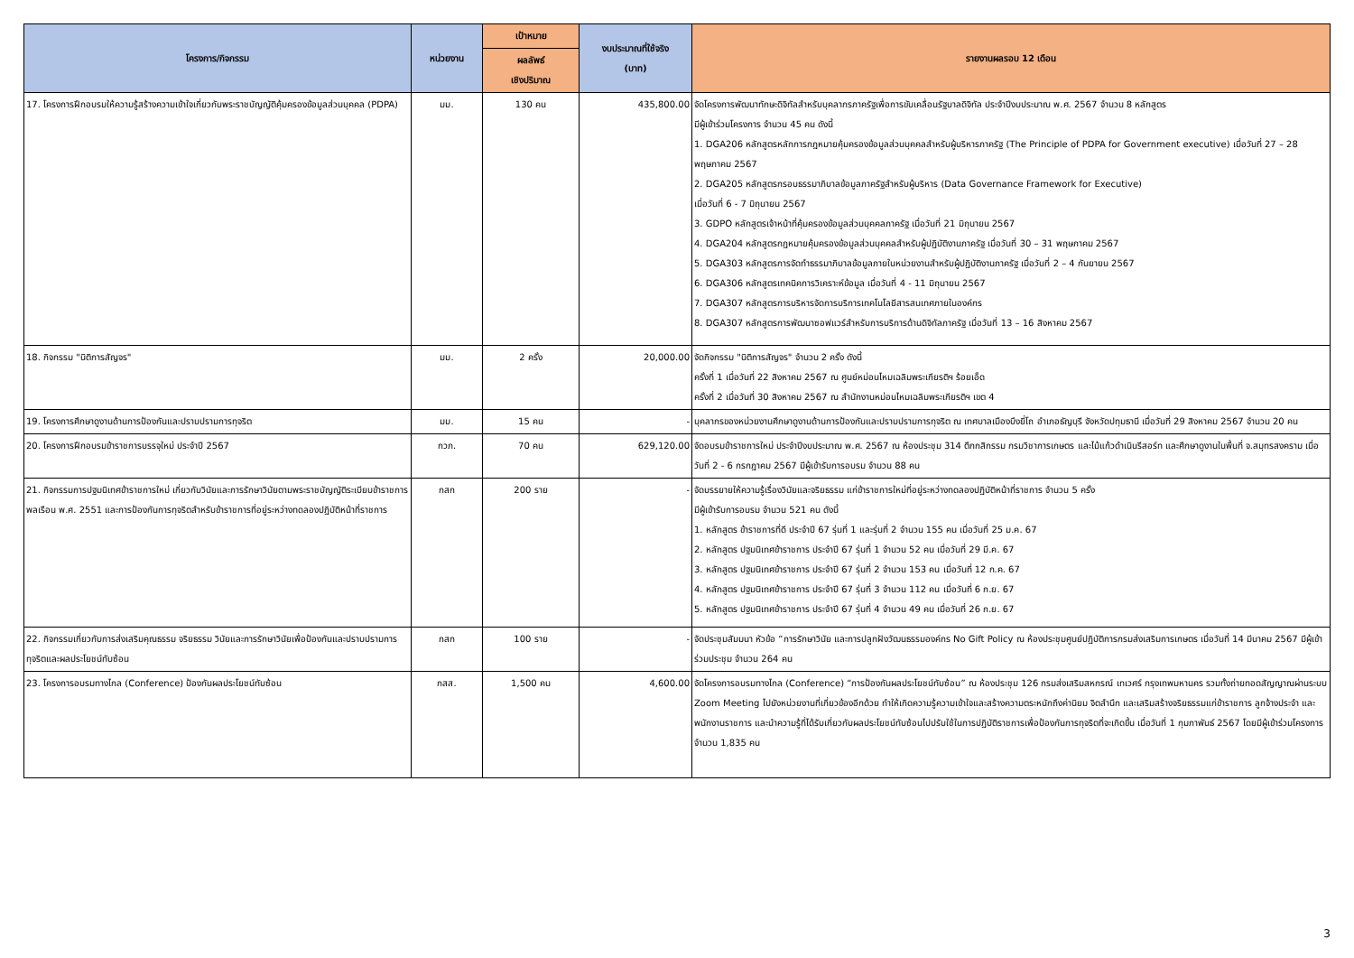| โครงการ/กิจกรรม | หน่วยงาน | เป้าหมาย | งบประมาณที่ใช้จริง (บาท) | รายงานผลรอบ 12 เดือน |
| --- | --- | --- | --- | --- |
| | | ผลลัพธ์ เชิงปริมาณ | | |
| 17. โครงการฝึกอบรมให้ความรู้สร้างความเข้าใจเกี่ยวกับพระราชบัญญัติคุ้มครองข้อมูลส่วนบุคคล (PDPA) | มม. | 130 คน | 435,800.00 | จัดโครงการพัฒนาทักษะดิจิทัลสำหรับบุคลากรภาครัฐเพื่อการขับเคลื่อนรัฐบาลดิจิทัล ประจำปีงบประมาณ พ.ศ. 2567 จำนวน 8 หลักสูตร มีผู้เข้าร่วมโครงการ จำนวน 45 คน ดังนี้ 1. DGA206 หลักสูตรหลักการกฎหมายคุ้มครองข้อมูลส่วนบุคคลสำหรับผู้บริหารภาครัฐ (The Principle of PDPA for Government executive) เมื่อวันที่ 27 – 28 พฤษภาคม 2567 2. DGA205 หลักสูตรกรอบธรรมาภิบาลข้อมูลภาครัฐสำหรับผู้บริหาร (Data Governance Framework for Executive) เมื่อวันที่ 6 - 7 มิถุนายน 2567 3. GDPO หลักสูตรเจ้าหน้าที่คุ้มครองข้อมูลส่วนบุคคลภาครัฐ เมื่อวันที่ 21 มิถุนายน 2567 4. DGA204 หลักสูตรกฎหมายคุ้มครองข้อมูลส่วนบุคคลสำหรับผู้ปฏิบัติงานภาครัฐ เมื่อวันที่ 30 – 31 พฤษภาคม 2567 5. DGA303 หลักสูตรการจัดทำธรรมาภิบาลข้อมูลภายในหน่วยงานสำหรับผู้ปฏิบัติงานภาครัฐ เมื่อวันที่ 2 – 4 กันยายน 2567 6. DGA306 หลักสูตรเทคนิคการวิเคราะห์ข้อมูล เมื่อวันที่ 4 - 11 มิถุนายน 2567 7. DGA307 หลักสูตรการบริหารจัดการบริการเทคโนโลยีสารสนเทศภายในองค์กร 8. DGA307 หลักสูตรการพัฒนาซอฟแวร์สำหรับการบริการด้านดิจิทัลภาครัฐ เมื่อวันที่ 13 – 16 สิงหาคม 2567 |
| 18. กิจกรรม "นิติการสัญจร" | มม. | 2 ครั้ง | 20,000.00 | จัดกิจกรรม "นิติการสัญจร" จำนวน 2 ครั้ง ดังนี้ ครั้งที่ 1 เมื่อวันที่ 22 สิงหาคม 2567 ณ ศูนย์หม่อนไหมเฉลิมพระเกียรติฯ ร้อยเอ็ด ครั้งที่ 2 เมื่อวันที่ 30 สิงหาคม 2567 ณ สำนักงานหม่อนไหมเฉลิมพระเกียรติฯ เขต 4 |
| 19. โครงการศึกษาดูงานด้านการป้องกันและปราบปรามการทุจริต | มม. | 15 คน | - | บุคลากรของหน่วยงานศึกษาดูงานด้านการป้องกันและปราบปรามการทุจริต ณ เทศบาลเมืองบึงยี่โถ อำเภอธัญบุรี จังหวัดปทุมธานี เมื่อวันที่ 29 สิงหาคม 2567 จำนวน 20 คน |
| 20. โครงการฝึกอบรมข้าราชการบรรจุใหม่ ประจำปี 2567 | กวภ. | 70 คน | 629,120.00 | จัดอบรมข้าราชการใหม่ ประจำปีงบประมาณ พ.ศ. 2567 ณ ห้องประชุม 314 ตึกกสิกรรม กรมวิชาการเกษตร และไม้แก้วดำเนินรีสอร์ท และศึกษาดูงานในพื้นที่ จ.สมุทรสงคราม เมื่อวันที่ 2 - 6 กรกฎาคม 2567 มีผู้เข้ารับการอบรม จำนวน 88 คน |
| 21. กิจกรรมการปฐมนิเทศข้าราชการใหม่ เกี่ยวกับวินัยและการรักษาวินัยตามพระราชบัญญัติระเบียบข้าราชการพลเรือน พ.ศ. 2551 และการป้องกันการทุจริตสำหรับข้าราชการที่อยู่ระหว่างทดลองปฏิบัติหน้าที่ราชการ | กสก | 200 ราย | - | จัดบรรยายให้ความรู้เรื่องวินัยและจริยธรรม แก่ข้าราชการใหม่ที่อยู่ระหว่างทดลองปฏิบัติหน้าที่ราชการ จำนวน 5 ครั้ง มีผู้เข้ารับการอบรม จำนวน 521 คน ดังนี้ 1. หลักสูตร ข้าราชการที่ดี ประจำปี 67 รุ่นที่ 1 และรุ่นที่ 2 จำนวน 155 คน เมื่อวันที่ 25 ม.ค. 67 2. หลักสูตร ปฐมนิเทศข้าราชการ ประจำปี 67 รุ่นที่ 1 จำนวน 52 คน เมื่อวันที่ 29 มี.ค. 67 3. หลักสูตร ปฐมนิเทศข้าราชการ ประจำปี 67 รุ่นที่ 2 จำนวน 153 คน เมื่อวันที่ 12 ก.ค. 67 4. หลักสูตร ปฐมนิเทศข้าราชการ ประจำปี 67 รุ่นที่ 3 จำนวน 112 คน เมื่อวันที่ 6 ก.ย. 67 5. หลักสูตร ปฐมนิเทศข้าราชการ ประจำปี 67 รุ่นที่ 4 จำนวน 49 คน เมื่อวันที่ 26 ก.ย. 67 |
| 22. กิจกรรมเกี่ยวกับการส่งเสริมคุณธรรม จริยธรรม วินัยและการรักษาวินัยเพื่อป้องกันและปราบปรามการทุจริตและผลประโยชน์ทับซ้อน | กสก | 100 ราย | - | จัดประชุมสัมมนา หัวข้อ “การรักษาวินัย และการปลูกฝังวัฒนธรรมองค์กร No Gift Policy ณ ห้องประชุมศูนย์ปฏิบัติการกรมส่งเสริมการเกษตร เมื่อวันที่ 14 มีนาคม 2567 มีผู้เข้าร่วมประชุม จำนวน 264 คน |
| 23. โครงการอบรมทางไกล (Conference) ป้องกันผลประโยชน์ทับซ้อน | กสส. | 1,500 คน | 4,600.00 | จัดโครงการอบรมทางไกล (Conference) “การป้องกันผลประโยชน์ทับซ้อน” ณ ห้องประชุม 126 กรมส่งเสริมสหกรณ์ เทเวศร์ กรุงเทพมหานคร รวมทั้งถ่ายทอดสัญญาณผ่านระบบ Zoom Meeting ไปยังหน่วยงานที่เกี่ยวข้องอีกด้วย ทำให้เกิดความรู้ความเข้าใจและสร้างความตระหนักถึงค่านิยม จิตสำนึก และเสริมสร้างจริยธรรมแก่ข้าราชการ ลูกจ้างประจำ และพนักงานราชการ และนำความรู้ที่ได้รับเกี่ยวกับผลประโยชน์ทับซ้อนไปปรับใช้ในการปฏิบัติราชการเพื่อป้องกันการทุจริตที่จะเกิดขึ้น เมื่อวันที่ 1 กุมภาพันธ์ 2567 โดยมีผู้เข้าร่วมโครงการ จำนวน 1,835 คน |
3